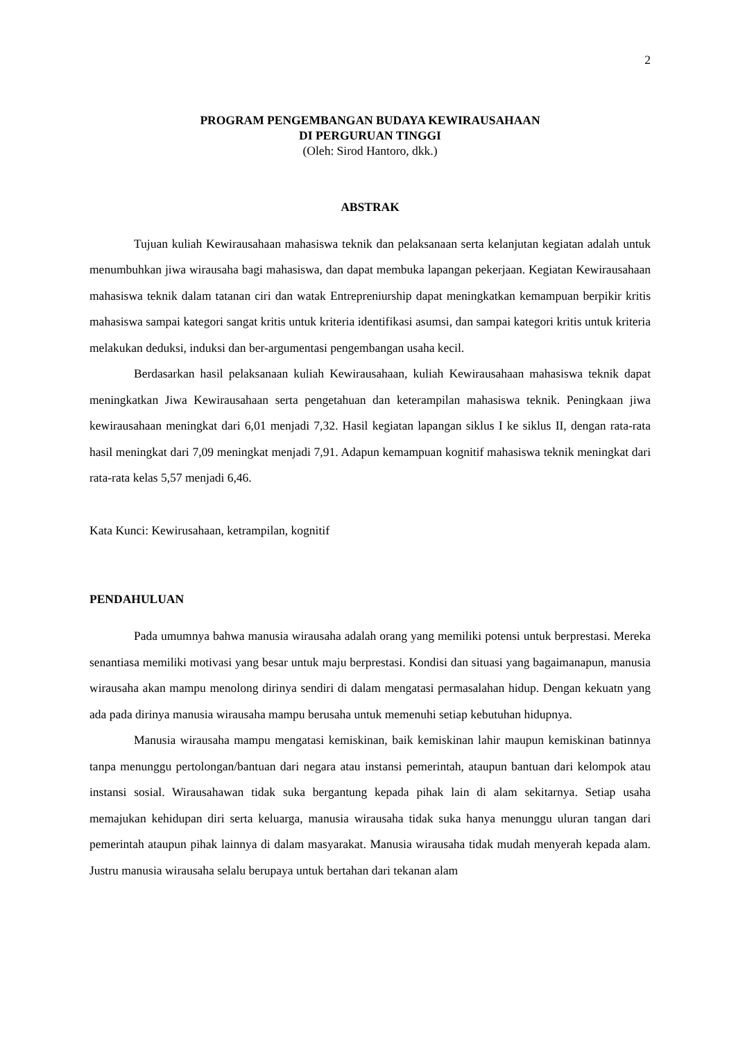2
PROGRAM PENGEMBANGAN BUDAYA KEWIRAUSAHAAN
DI PERGURUAN TINGGI
(Oleh: Sirod Hantoro, dkk.)
ABSTRAK
Tujuan kuliah Kewirausahaan mahasiswa teknik dan pelaksanaan serta kelanjutan kegiatan adalah untuk menumbuhkan jiwa wirausaha bagi mahasiswa, dan dapat membuka lapangan pekerjaan. Kegiatan Kewirausahaan mahasiswa teknik dalam tatanan ciri dan watak Entrepreniurship dapat meningkatkan kemampuan berpikir kritis mahasiswa sampai kategori sangat kritis untuk kriteria identifikasi asumsi, dan sampai kategori kritis untuk kriteria melakukan deduksi, induksi dan ber-argumentasi pengembangan usaha kecil.
Berdasarkan hasil pelaksanaan kuliah Kewirausahaan, kuliah Kewirausahaan mahasiswa teknik dapat meningkatkan Jiwa Kewirausahaan serta pengetahuan dan keterampilan mahasiswa teknik. Peningkaan jiwa kewirausahaan meningkat dari 6,01 menjadi 7,32. Hasil kegiatan lapangan siklus I ke siklus II, dengan rata-rata hasil meningkat dari 7,09 meningkat menjadi 7,91. Adapun kemampuan kognitif mahasiswa teknik meningkat dari rata-rata kelas 5,57 menjadi 6,46.
Kata Kunci: Kewirusahaan, ketrampilan, kognitif
PENDAHULUAN
Pada umumnya bahwa manusia wirausaha adalah orang yang memiliki potensi untuk berprestasi. Mereka senantiasa memiliki motivasi yang besar untuk maju berprestasi. Kondisi dan situasi yang bagaimanapun, manusia wirausaha akan mampu menolong dirinya sendiri di dalam mengatasi permasalahan hidup. Dengan kekuatn yang ada pada dirinya manusia wirausaha mampu berusaha untuk memenuhi setiap kebutuhan hidupnya.
Manusia wirausaha mampu mengatasi kemiskinan, baik kemiskinan lahir maupun kemiskinan batinnya tanpa menunggu pertolongan/bantuan dari negara atau instansi pemerintah, ataupun bantuan dari kelompok atau instansi sosial. Wirausahawan tidak suka bergantung kepada pihak lain di alam sekitarnya. Setiap usaha memajukan kehidupan diri serta keluarga, manusia wirausaha tidak suka hanya menunggu uluran tangan dari pemerintah ataupun pihak lainnya di dalam masyarakat. Manusia wirausaha tidak mudah menyerah kepada alam. Justru manusia wirausaha selalu berupaya untuk bertahan dari tekanan alam